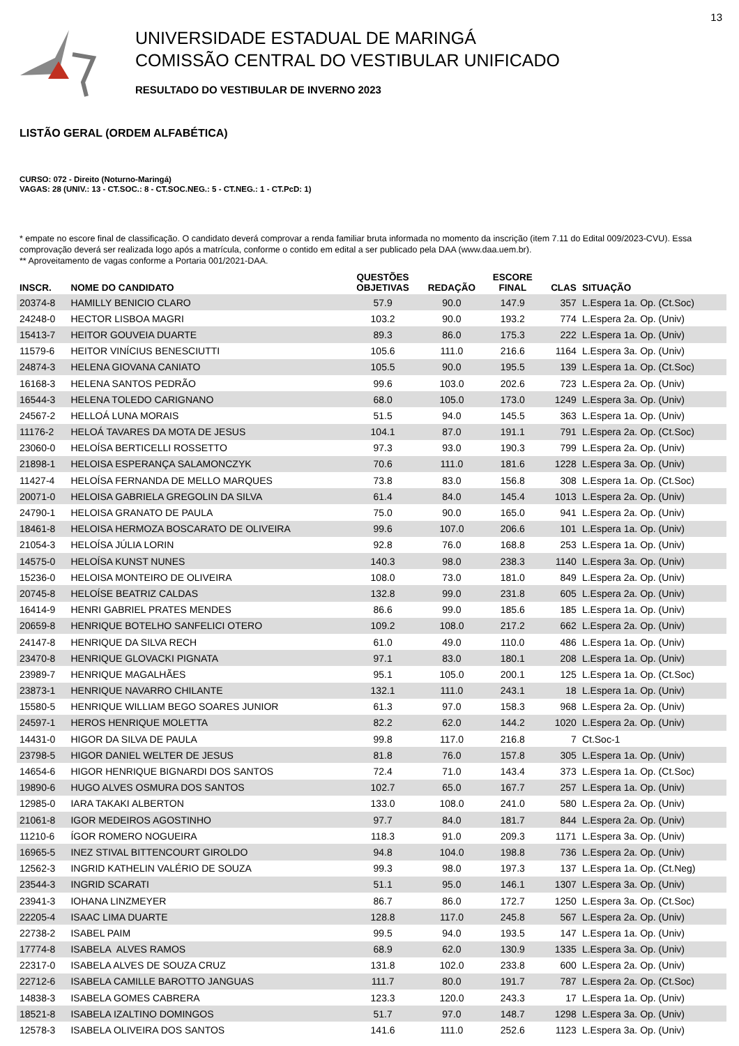13
UNIVERSIDADE ESTADUAL DE MARINGÁ
COMISSÃO CENTRAL DO VESTIBULAR UNIFICADO
RESULTADO DO VESTIBULAR DE INVERNO 2023
LISTÃO GERAL (ORDEM ALFABÉTICA)
CURSO: 072 - Direito (Noturno-Maringá)
VAGAS: 28 (UNIV.: 13 - CT.SOC.: 8 - CT.SOC.NEG.: 5 - CT.NEG.: 1 - CT.PcD: 1)
* empate no escore final de classificação. O candidato deverá comprovar a renda familiar bruta informada no momento da inscrição (item 7.11 do Edital 009/2023-CVU). Essa comprovação deverá ser realizada logo após a matrícula, conforme o contido em edital a ser publicado pela DAA (www.daa.uem.br).
** Aproveitamento de vagas conforme a Portaria 001/2021-DAA.
| INSCR. | NOME DO CANDIDATO | QUESTÕES OBJETIVAS | REDAÇÃO | ESCORE FINAL | CLAS | SITUAÇÃO |
| --- | --- | --- | --- | --- | --- | --- |
| 20374-8 | HAMILLY BENICIO CLARO | 57.9 | 90.0 | 147.9 | 357 | L.Espera 1a. Op. (Ct.Soc) |
| 24248-0 | HECTOR LISBOA MAGRI | 103.2 | 90.0 | 193.2 | 774 | L.Espera 2a. Op. (Univ) |
| 15413-7 | HEITOR GOUVEIA DUARTE | 89.3 | 86.0 | 175.3 | 222 | L.Espera 1a. Op. (Univ) |
| 11579-6 | HEITOR VINÍCIUS BENESCIUTTI | 105.6 | 111.0 | 216.6 | 1164 | L.Espera 3a. Op. (Univ) |
| 24874-3 | HELENA GIOVANA CANIATO | 105.5 | 90.0 | 195.5 | 139 | L.Espera 1a. Op. (Ct.Soc) |
| 16168-3 | HELENA SANTOS PEDRÃO | 99.6 | 103.0 | 202.6 | 723 | L.Espera 2a. Op. (Univ) |
| 16544-3 | HELENA TOLEDO CARIGNANO | 68.0 | 105.0 | 173.0 | 1249 | L.Espera 3a. Op. (Univ) |
| 24567-2 | HELLOÁ LUNA MORAIS | 51.5 | 94.0 | 145.5 | 363 | L.Espera 1a. Op. (Univ) |
| 11176-2 | HELOÁ TAVARES DA MOTA DE JESUS | 104.1 | 87.0 | 191.1 | 791 | L.Espera 2a. Op. (Ct.Soc) |
| 23060-0 | HELOÍSA BERTICELLI ROSSETTO | 97.3 | 93.0 | 190.3 | 799 | L.Espera 2a. Op. (Univ) |
| 21898-1 | HELOISA ESPERANÇA SALAMONCZYK | 70.6 | 111.0 | 181.6 | 1228 | L.Espera 3a. Op. (Univ) |
| 11427-4 | HELOÍSA FERNANDA DE MELLO MARQUES | 73.8 | 83.0 | 156.8 | 308 | L.Espera 1a. Op. (Ct.Soc) |
| 20071-0 | HELOISA GABRIELA GREGOLIN DA SILVA | 61.4 | 84.0 | 145.4 | 1013 | L.Espera 2a. Op. (Univ) |
| 24790-1 | HELOISA GRANATO DE PAULA | 75.0 | 90.0 | 165.0 | 941 | L.Espera 2a. Op. (Univ) |
| 18461-8 | HELOISA HERMOZA BOSCARATO DE OLIVEIRA | 99.6 | 107.0 | 206.6 | 101 | L.Espera 1a. Op. (Univ) |
| 21054-3 | HELOÍSA JÚLIA LORIN | 92.8 | 76.0 | 168.8 | 253 | L.Espera 1a. Op. (Univ) |
| 14575-0 | HELOÍSA KUNST NUNES | 140.3 | 98.0 | 238.3 | 1140 | L.Espera 3a. Op. (Univ) |
| 15236-0 | HELOISA MONTEIRO DE OLIVEIRA | 108.0 | 73.0 | 181.0 | 849 | L.Espera 2a. Op. (Univ) |
| 20745-8 | HELOÍSE BEATRIZ CALDAS | 132.8 | 99.0 | 231.8 | 605 | L.Espera 2a. Op. (Univ) |
| 16414-9 | HENRI GABRIEL PRATES MENDES | 86.6 | 99.0 | 185.6 | 185 | L.Espera 1a. Op. (Univ) |
| 20659-8 | HENRIQUE BOTELHO SANFELICI OTERO | 109.2 | 108.0 | 217.2 | 662 | L.Espera 2a. Op. (Univ) |
| 24147-8 | HENRIQUE DA SILVA RECH | 61.0 | 49.0 | 110.0 | 486 | L.Espera 1a. Op. (Univ) |
| 23470-8 | HENRIQUE GLOVACKI PIGNATA | 97.1 | 83.0 | 180.1 | 208 | L.Espera 1a. Op. (Univ) |
| 23989-7 | HENRIQUE MAGALHÃES | 95.1 | 105.0 | 200.1 | 125 | L.Espera 1a. Op. (Ct.Soc) |
| 23873-1 | HENRIQUE NAVARRO CHILANTE | 132.1 | 111.0 | 243.1 | 18 | L.Espera 1a. Op. (Univ) |
| 15580-5 | HENRIQUE WILLIAM BEGO SOARES JUNIOR | 61.3 | 97.0 | 158.3 | 968 | L.Espera 2a. Op. (Univ) |
| 24597-1 | HEROS HENRIQUE MOLETTA | 82.2 | 62.0 | 144.2 | 1020 | L.Espera 2a. Op. (Univ) |
| 14431-0 | HIGOR DA SILVA DE PAULA | 99.8 | 117.0 | 216.8 | 7 | Ct.Soc-1 |
| 23798-5 | HIGOR DANIEL WELTER DE JESUS | 81.8 | 76.0 | 157.8 | 305 | L.Espera 1a. Op. (Univ) |
| 14654-6 | HIGOR HENRIQUE BIGNARDI DOS SANTOS | 72.4 | 71.0 | 143.4 | 373 | L.Espera 1a. Op. (Ct.Soc) |
| 19890-6 | HUGO ALVES OSMURA DOS SANTOS | 102.7 | 65.0 | 167.7 | 257 | L.Espera 1a. Op. (Univ) |
| 12985-0 | IARA TAKAKI ALBERTON | 133.0 | 108.0 | 241.0 | 580 | L.Espera 2a. Op. (Univ) |
| 21061-8 | IGOR MEDEIROS AGOSTINHO | 97.7 | 84.0 | 181.7 | 844 | L.Espera 2a. Op. (Univ) |
| 11210-6 | ÍGOR ROMERO NOGUEIRA | 118.3 | 91.0 | 209.3 | 1171 | L.Espera 3a. Op. (Univ) |
| 16965-5 | INEZ STIVAL BITTENCOURT GIROLDO | 94.8 | 104.0 | 198.8 | 736 | L.Espera 2a. Op. (Univ) |
| 12562-3 | INGRID KATHELIN VALÉRIO DE SOUZA | 99.3 | 98.0 | 197.3 | 137 | L.Espera 1a. Op. (Ct.Neg) |
| 23544-3 | INGRID SCARATI | 51.1 | 95.0 | 146.1 | 1307 | L.Espera 3a. Op. (Univ) |
| 23941-3 | IOHANA LINZMEYER | 86.7 | 86.0 | 172.7 | 1250 | L.Espera 3a. Op. (Ct.Soc) |
| 22205-4 | ISAAC LIMA DUARTE | 128.8 | 117.0 | 245.8 | 567 | L.Espera 2a. Op. (Univ) |
| 22738-2 | ISABEL PAIM | 99.5 | 94.0 | 193.5 | 147 | L.Espera 1a. Op. (Univ) |
| 17774-8 | ISABELA ALVES RAMOS | 68.9 | 62.0 | 130.9 | 1335 | L.Espera 3a. Op. (Univ) |
| 22317-0 | ISABELA ALVES DE SOUZA CRUZ | 131.8 | 102.0 | 233.8 | 600 | L.Espera 2a. Op. (Univ) |
| 22712-6 | ISABELA CAMILLE BAROTTO JANGUAS | 111.7 | 80.0 | 191.7 | 787 | L.Espera 2a. Op. (Ct.Soc) |
| 14838-3 | ISABELA GOMES CABRERA | 123.3 | 120.0 | 243.3 | 17 | L.Espera 1a. Op. (Univ) |
| 18521-8 | ISABELA IZALTINO DOMINGOS | 51.7 | 97.0 | 148.7 | 1298 | L.Espera 3a. Op. (Univ) |
| 12578-3 | ISABELA OLIVEIRA DOS SANTOS | 141.6 | 111.0 | 252.6 | 1123 | L.Espera 3a. Op. (Univ) |